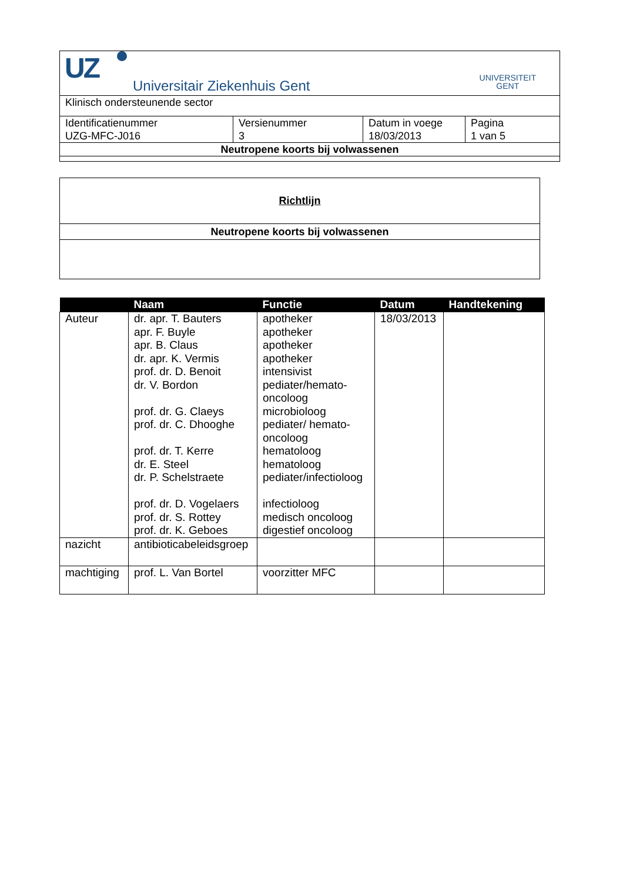| UZ Universitair Ziekenhuis Gent UNIVERSITEIT GENT | | | |
| Klinisch ondersteunende sector | | | |
| Identificatienummer UZG-MFC-J016 | Versienummer 3 | Datum in voege 18/03/2013 | Pagina 1 van 5 |
| Neutropene koorts bij volwassenen | | | |
| Richtlijn |
| Neutropene koorts bij volwassenen |
| | Naam | Functie | Datum | Handtekening |
| --- | --- | --- | --- | --- |
| Auteur | dr. apr. T. Bauters apr. F. Buyle apr. B. Claus dr. apr. K. Vermis prof. dr. D. Benoit dr. V. Bordon prof. dr. G. Claeys prof. dr. C. Dhooghe prof. dr. T. Kerre dr. E. Steel dr. P. Schelstraete prof. dr. D. Vogelaers prof. dr. S. Rottey prof. dr. K. Geboes | apotheker apotheker apotheker apotheker intensivist pediater/hemato- oncoloog microbioloog pediater/ hemato- oncoloog hematoloog hematoloog pediater/infectioloog infectioloog medisch oncoloog digestief oncoloog | 18/03/2013 | |
| nazicht | antibioticabeleidsgroep | | | |
| machtiging | prof. L. Van Bortel | voorzitter MFC | | |